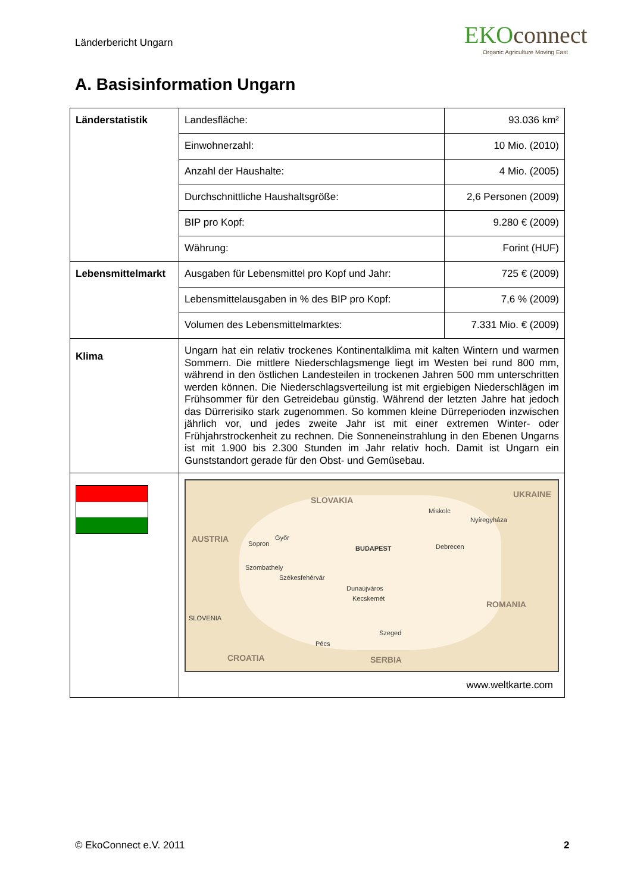Länderbericht Ungarn
EKOconnect
Organic Agriculture Moving East
A. Basisinformation Ungarn
| Länderstatistik | Landesfläche: | 93.036 km² |
| | Einwohnerzahl: | 10 Mio. (2010) |
| | Anzahl der Haushalte: | 4 Mio. (2005) |
| | Durchschnittliche Haushaltsgröße: | 2,6 Personen (2009) |
| | BIP pro Kopf: | 9.280 € (2009) |
| | Währung: | Forint (HUF) |
| Lebensmittelmarkt | Ausgaben für Lebensmittel pro Kopf und Jahr: | 725 € (2009) |
| | Lebensmittelausgaben in % des BIP pro Kopf: | 7,6 % (2009) |
| | Volumen des Lebensmittelmarktes: | 7.331 Mio. € (2009) |
| Klima | Ungarn hat ein relativ trockenes Kontinentalklima mit kalten Wintern und warmen Sommern. Die mittlere Niederschlagsmenge liegt im Westen bei rund 800 mm, während in den östlichen Landesteilen in trockenen Jahren 500 mm unterschritten werden können. Die Niederschlagsverteilung ist mit ergiebigen Niederschlägen im Frühsommer für den Getreidebau günstig. Während der letzten Jahre hat jedoch das Dürrerisiko stark zugenommen. So kommen kleine Dürreperioden inzwischen jährlich vor, und jedes zweite Jahr ist mit einer extremen Winter- oder Frühjahrstrockenheit zu rechnen. Die Sonneneinstrahlung in den Ebenen Ungarns ist mit 1.900 bis 2.300 Stunden im Jahr relativ hoch. Damit ist Ungarn ein Gunststandort gerade für den Obst- und Gemüsebau. | |
| | SLOVAKIA UKRAINE AUSTRIA ROMANIA SLOVENIA CROATIA SERBIA Miskolc Nyíregyháza Sopron Győr BUDAPEST Debrecen Szombathely Székesfehérvár Dunaújváros Kecskemét Szeged Pécs www.weltkarte.com | |
© EkoConnect e.V. 2011 2